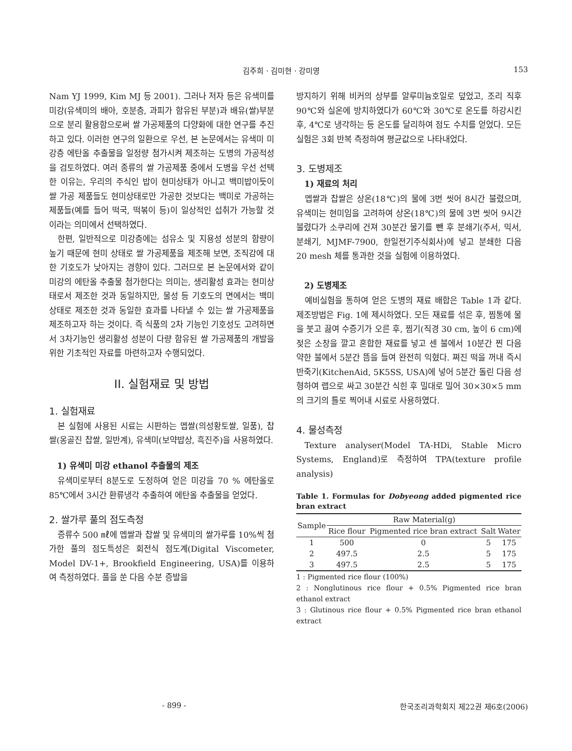김주희 · 김미현 · 강미영 153
Nam YJ 1999, Kim MJ 등 2001). 그러나 저자 등은 유색미를 미강(유색미의 배아, 호분층, 과피가 함유된 부분)과 배유(쌀)부분으로 분리 활용함으로써 쌀 가공제품의 다양화에 대한 연구를 추진하고 있다. 이러한 연구의 일환으로 우선, 본 논문에서는 유색미 미강층 에탄올 추출물을 일정량 첨가시켜 제조하는 도병의 가공적성을 검토하였다. 여러 종류의 쌀 가공제품 중에서 도병을 우선 선택한 이유는, 우리의 주식인 밥이 현미상태가 아니고 백미밥이듯이 쌀 가공 제품들도 현미상태로만 가공한 것보다는 백미로 가공하는 제품들(예를 들어 떡국, 떡볶이 등)이 일상적인 섭취가 가능할 것이라는 의미에서 선택하였다.
한편, 일반적으로 미강층에는 섬유소 및 지용성 성분의 함량이 높기 때문에 현미 상태로 쌀 가공제품을 제조해 보면, 조직감에 대한 기호도가 낮아지는 경향이 있다. 그러므로 본 논문에서와 같이 미강의 에탄올 추출물 첨가한다는 의미는, 생리활성 효과는 현미상태로서 제조한 것과 동일하지만, 물성 등 기호도의 면에서는 백미상태로 제조한 것과 동일한 효과를 나타낼 수 있는 쌀 가공제품을 제조하고자 하는 것이다. 즉 식품의 2차 기능인 기호성도 고려하면서 3차기능인 생리활성 성분이 다량 함유된 쌀 가공제품의 개발을 위한 기초적인 자료를 마련하고자 수행되었다.
II. 실험재료 및 방법
1. 실험재료
본 실험에 사용된 시료는 시판하는 멥쌀(의성황토쌀, 일품), 찹쌀(옹골진 찹쌀, 일반계), 유색미(보약밥상, 흑진주)을 사용하였다.
1) 유색미 미강 ethanol 추출물의 제조
유색미로부터 8분도로 도정하여 얻은 미강을 70 % 에탄올로 85℃에서 3시간 환류냉각 추출하여 에탄올 추출물을 얻었다.
2. 쌀가루 풀의 점도측정
증류수 500 ㎖에 멥쌀과 찹쌀 및 유색미의 쌀가루를 10%씩 첨가한 풀의 점도특성은 회전식 점도계(Digital Viscometer, Model DV-1+, Brookfield Engineering, USA)를 이용하여 측정하였다. 풀을 쑨 다음 수분 증발을
방지하기 위해 비커의 상부를 알루미늄호일로 덮었고, 조리 직후 90℃와 실온에 방치하였다가 60℃와 30℃로 온도를 하강시킨 후, 4℃로 냉각하는 등 온도를 달리하여 점도 수치를 얻었다. 모든 실험은 3회 반복 측정하여 평균값으로 나타내었다.
3. 도병제조
1) 재료의 처리
멥쌀과 찹쌀은 상온(18℃)의 물에 3번 씻어 8시간 불렸으며, 유색미는 현미임을 고려하여 상온(18℃)의 물에 3번 씻어 9시간 불렸다가 소쿠리에 건져 30분간 물기를 뺀 후 분쇄기(주서, 믹서, 분쇄기, MJMF-7900, 한일전기주식회사)에 넣고 분쇄한 다음 20 mesh 체를 통과한 것을 실험에 이용하였다.
2) 도병제조
예비실험을 통하여 얻은 도병의 재료 배합은 Table 1과 같다. 제조방법은 Fig. 1에 제시하였다. 모든 재료를 섞은 후, 찜통에 물을 붓고 끓여 수증기가 오른 후, 찜기(직경 30 cm, 높이 6 cm)에 젖은 소창을 깔고 혼합한 재료를 넣고 센 불에서 10분간 찐 다음 약한 불에서 5분간 뜸을 들여 완전히 익혔다. 쪄진 떡을 꺼내 즉시 반죽기(KitchenAid, 5K5SS, USA)에 넣어 5분간 돌린 다음 성형하여 랩으로 싸고 30분간 식힌 후 밀대로 밀어 30×30×5 mm의 크기의 틀로 찍어내 시료로 사용하였다.
4. 물성측정
Texture analyser(Model TA-HDi, Stable Micro Systems, England)로 측정하여 TPA(texture profile analysis)
Table 1. Formulas for Dobyeong added pigmented rice bran extract
| Sample | Raw Material(g) | | | |
| --- | --- | --- | --- | --- |
| | Rice flour | Pigmented rice bran extract | Salt | Water |
| 1 | 500 | 0 | 5 | 175 |
| 2 | 497.5 | 2.5 | 5 | 175 |
| 3 | 497.5 | 2.5 | 5 | 175 |
1 : Pigmented rice flour (100%)
2 : Nonglutinous rice flour + 0.5% Pigmented rice bran ethanol extract
3 : Glutinous rice flour + 0.5% Pigmented rice bran ethanol extract
- 899 - 한국조리과학회지 제22권 제6호(2006)